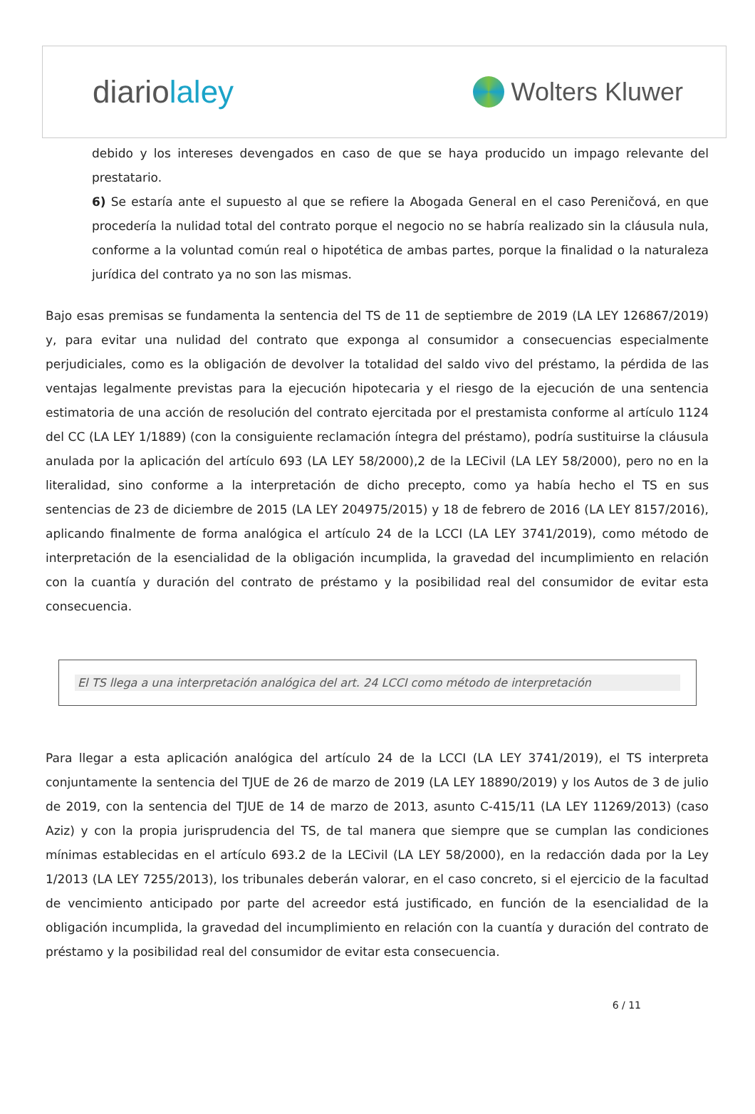diariolaley
Wolters Kluwer
debido y los intereses devengados en caso de que se haya producido un impago relevante del prestatario.
6) Se estaría ante el supuesto al que se refiere la Abogada General en el caso Pereničová, en que procedería la nulidad total del contrato porque el negocio no se habría realizado sin la cláusula nula, conforme a la voluntad común real o hipotética de ambas partes, porque la finalidad o la naturaleza jurídica del contrato ya no son las mismas.
Bajo esas premisas se fundamenta la sentencia del TS de 11 de septiembre de 2019 (LA LEY 126867/2019) y, para evitar una nulidad del contrato que exponga al consumidor a consecuencias especialmente perjudiciales, como es la obligación de devolver la totalidad del saldo vivo del préstamo, la pérdida de las ventajas legalmente previstas para la ejecución hipotecaria y el riesgo de la ejecución de una sentencia estimatoria de una acción de resolución del contrato ejercitada por el prestamista conforme al artículo 1124 del CC (LA LEY 1/1889) (con la consiguiente reclamación íntegra del préstamo), podría sustituirse la cláusula anulada por la aplicación del artículo 693 (LA LEY 58/2000),2 de la LECivil (LA LEY 58/2000), pero no en la literalidad, sino conforme a la interpretación de dicho precepto, como ya había hecho el TS en sus sentencias de 23 de diciembre de 2015 (LA LEY 204975/2015) y 18 de febrero de 2016 (LA LEY 8157/2016), aplicando finalmente de forma analógica el artículo 24 de la LCCI (LA LEY 3741/2019), como método de interpretación de la esencialidad de la obligación incumplida, la gravedad del incumplimiento en relación con la cuantía y duración del contrato de préstamo y la posibilidad real del consumidor de evitar esta consecuencia.
El TS llega a una interpretación analógica del art. 24 LCCI como método de interpretación
Para llegar a esta aplicación analógica del artículo 24 de la LCCI (LA LEY 3741/2019), el TS interpreta conjuntamente la sentencia del TJUE de 26 de marzo de 2019 (LA LEY 18890/2019) y los Autos de 3 de julio de 2019, con la sentencia del TJUE de 14 de marzo de 2013, asunto C-415/11 (LA LEY 11269/2013) (caso Aziz) y con la propia jurisprudencia del TS, de tal manera que siempre que se cumplan las condiciones mínimas establecidas en el artículo 693.2 de la LECivil (LA LEY 58/2000), en la redacción dada por la Ley 1/2013 (LA LEY 7255/2013), los tribunales deberán valorar, en el caso concreto, si el ejercicio de la facultad de vencimiento anticipado por parte del acreedor está justificado, en función de la esencialidad de la obligación incumplida, la gravedad del incumplimiento en relación con la cuantía y duración del contrato de préstamo y la posibilidad real del consumidor de evitar esta consecuencia.
6 / 11